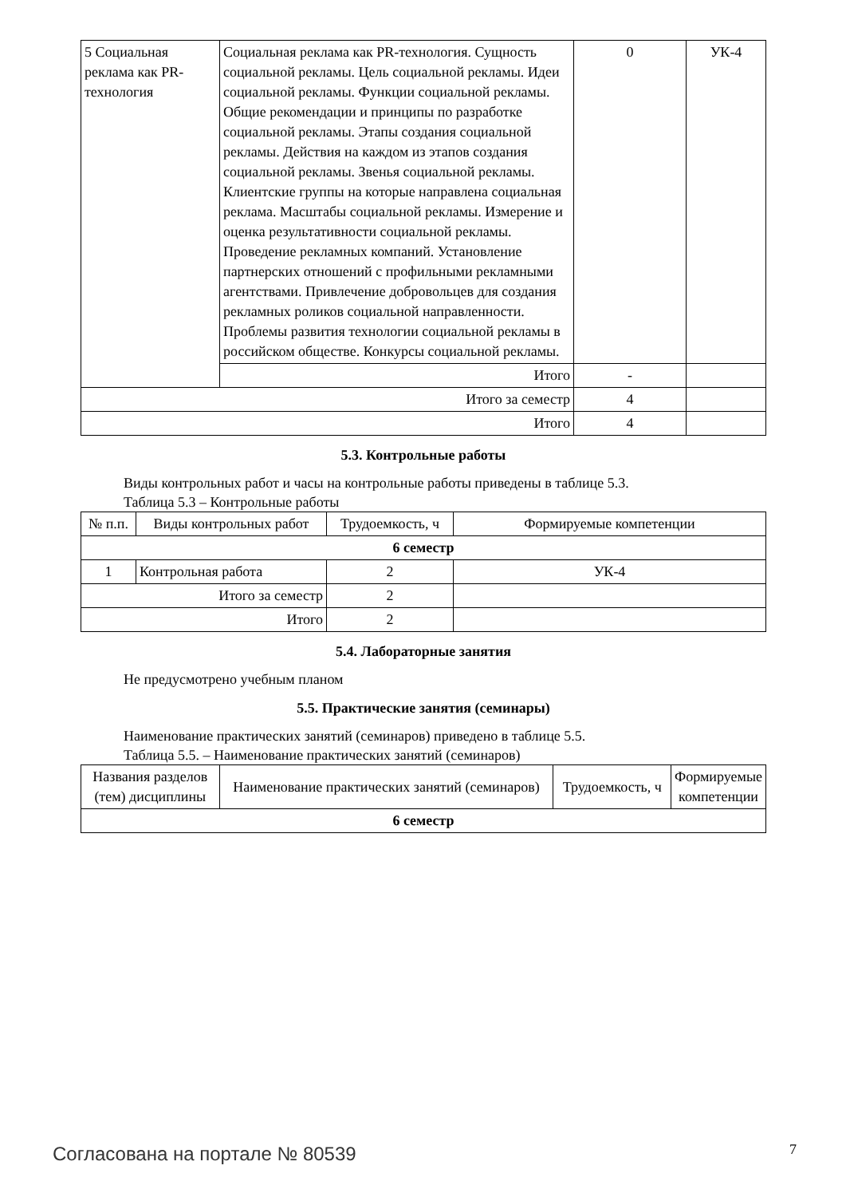| 5 Социальная реклама как PR-технология | Социальная реклама как PR-технология. Сущность социальной рекламы. Цель социальной рекламы. Идеи социальной рекламы. Функции социальной рекламы. Общие рекомендации и принципы по разработке социальной рекламы. Этапы создания социальной рекламы. Действия на каждом из этапов создания социальной рекламы. Звенья социальной рекламы. Клиентские группы на которые направлена социальная реклама. Масштабы социальной рекламы. Измерение и оценка результативности социальной рекламы. Проведение рекламных компаний. Установление партнерских отношений с профильными рекламными агентствами. Привлечение добровольцев для создания рекламных роликов социальной направленности. Проблемы развития технологии социальной рекламы в российском обществе. Конкурсы социальной рекламы. | 0 | УК-4 |
| | Итого | - | |
| Итого за семестр | | 4 | |
| Итого | | 4 | |
5.3. Контрольные работы
Виды контрольных работ и часы на контрольные работы приведены в таблице 5.3.
Таблица 5.3 – Контрольные работы
| № п.п. | Виды контрольных работ | Трудоемкость, ч | Формируемые компетенции |
| --- | --- | --- | --- |
| 6 семестр | | | |
| 1 | Контрольная работа | 2 | УК-4 |
| Итого за семестр | | 2 | |
| Итого | | 2 | |
5.4. Лабораторные занятия
Не предусмотрено учебным планом
5.5. Практические занятия (семинары)
Наименование практических занятий (семинаров) приведено в таблице 5.5.
Таблица 5.5. – Наименование практических занятий (семинаров)
| Названия разделов (тем) дисциплины | Наименование практических занятий (семинаров) | Трудоемкость, ч | Формируемые компетенции |
| --- | --- | --- | --- |
| 6 семестр | | | |
Согласована на портале № 80539 7